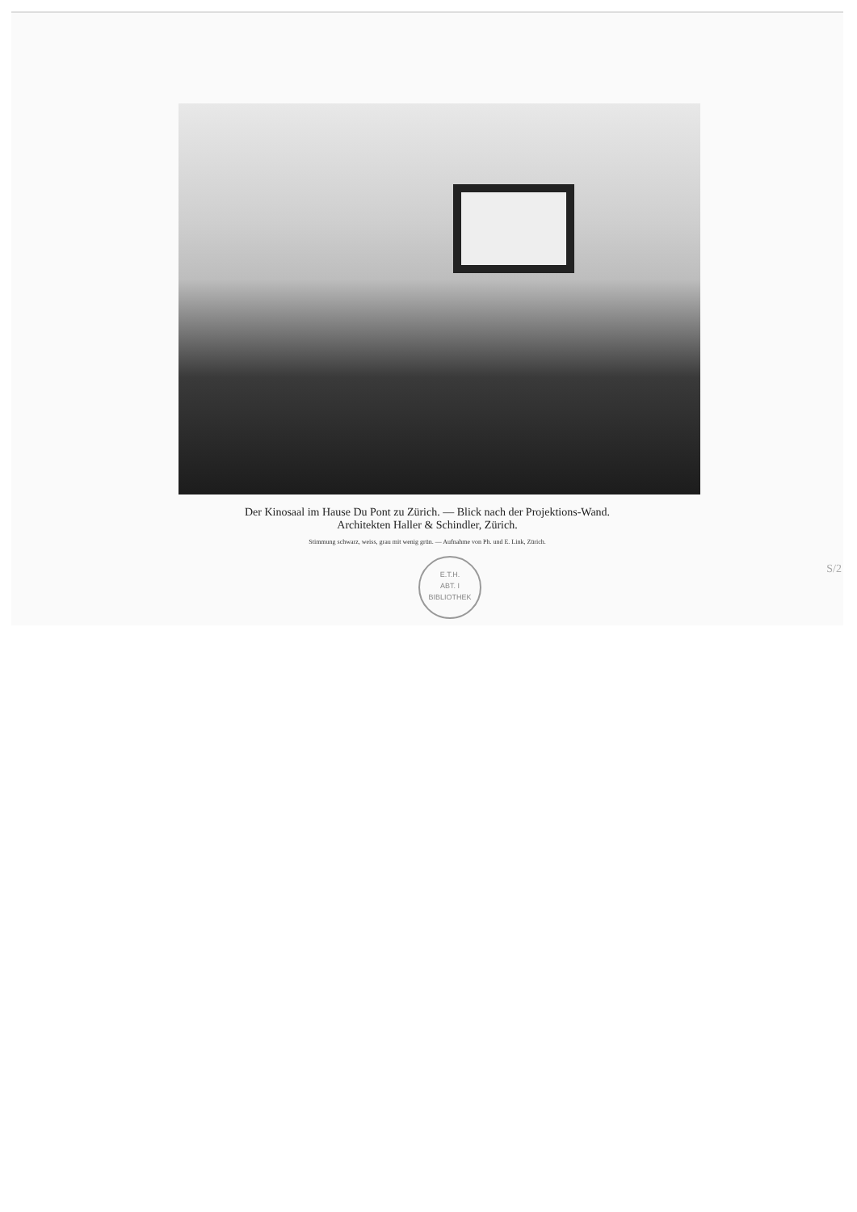Der Kinosaal im Hause Du Pont zu Zürich. — Blick nach der Projektions-Wand.
Architekten Haller & Schindler, Zürich.
Stimmung schwarz, weiss, grau mit wenig grün. — Aufnahme von Ph. und E. Link, Zürich.
E.T.H.
ABT. I
BIBLIOTHEK
S/2